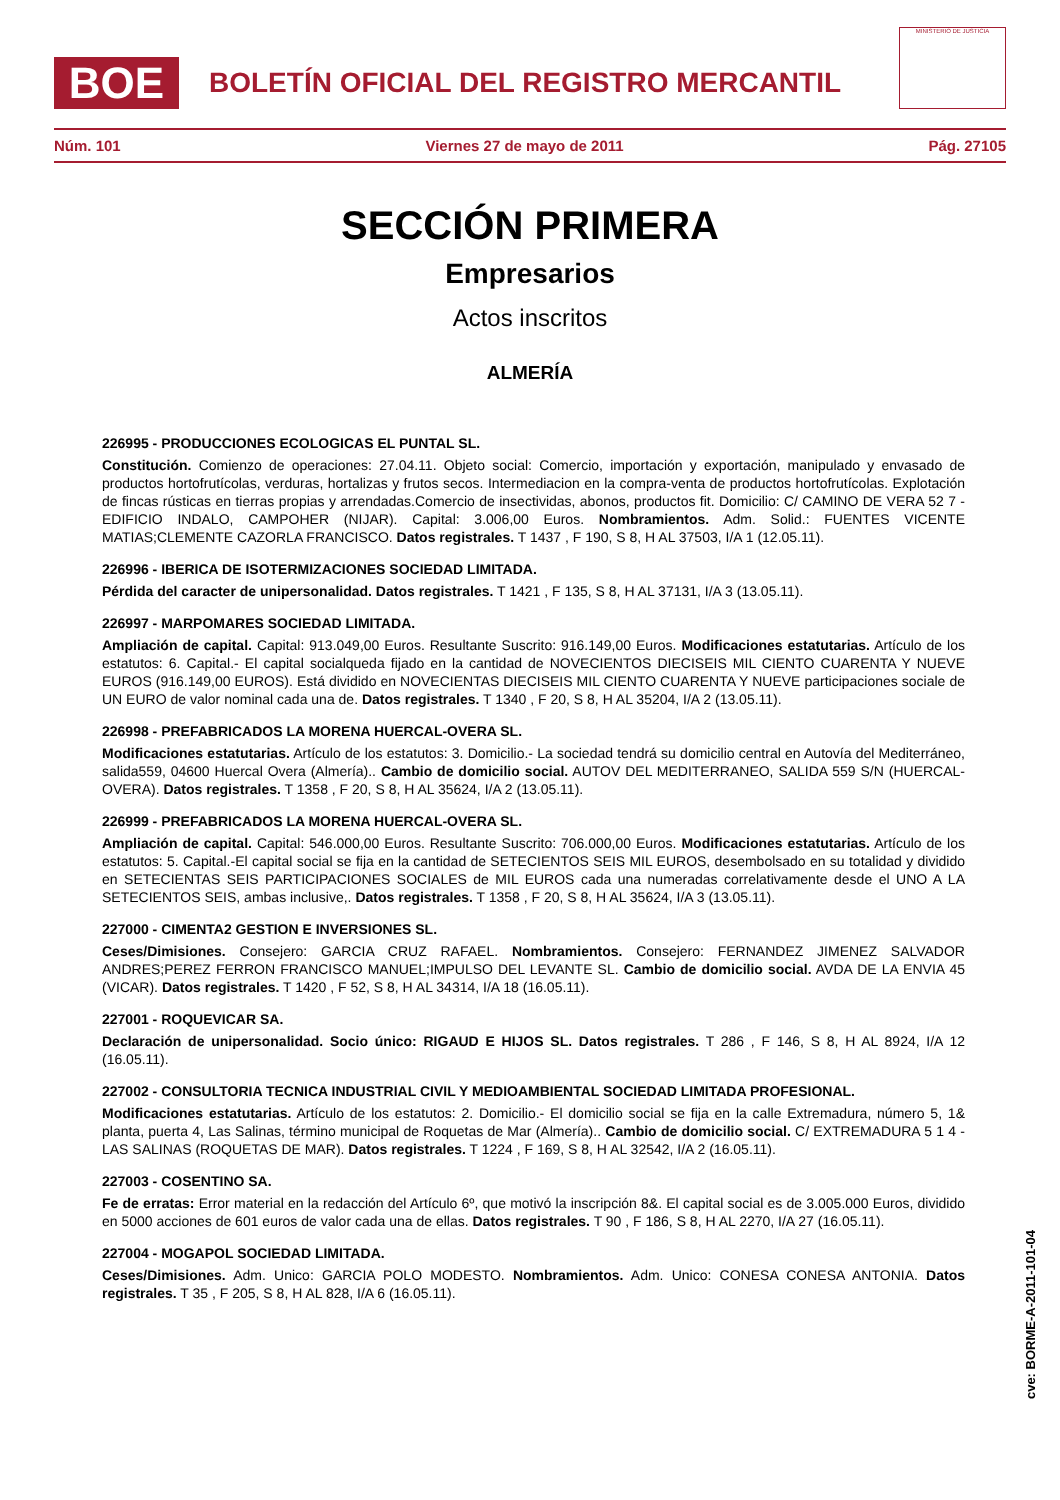BOE
BOLETÍN OFICIAL DEL REGISTRO MERCANTIL
MINISTERIO DE JUSTICIA
Núm. 101 Viernes 27 de mayo de 2011 Pág. 27105
SECCIÓN PRIMERA
Empresarios
Actos inscritos
ALMERÍA
226995 - PRODUCCIONES ECOLOGICAS EL PUNTAL SL.
Constitución. Comienzo de operaciones: 27.04.11. Objeto social: Comercio, importación y exportación, manipulado y envasado de productos hortofrutícolas, verduras, hortalizas y frutos secos. Intermediacion en la compra-venta de productos hortofrutícolas. Explotación de fincas rústicas en tierras propias y arrendadas.Comercio de insectividas, abonos, productos fit. Domicilio: C/ CAMINO DE VERA 52 7 - EDIFICIO INDALO, CAMPOHER (NIJAR). Capital: 3.006,00 Euros. Nombramientos. Adm. Solid.: FUENTES VICENTE MATIAS;CLEMENTE CAZORLA FRANCISCO. Datos registrales. T 1437 , F 190, S 8, H AL 37503, I/A 1 (12.05.11).
226996 - IBERICA DE ISOTERMIZACIONES SOCIEDAD LIMITADA.
Pérdida del caracter de unipersonalidad. Datos registrales. T 1421 , F 135, S 8, H AL 37131, I/A 3 (13.05.11).
226997 - MARPOMARES SOCIEDAD LIMITADA.
Ampliación de capital. Capital: 913.049,00 Euros. Resultante Suscrito: 916.149,00 Euros. Modificaciones estatutarias. Artículo de los estatutos: 6. Capital.- El capital socialqueda fijado en la cantidad de NOVECIENTOS DIECISEIS MIL CIENTO CUARENTA Y NUEVE EUROS (916.149,00 EUROS). Está dividido en NOVECIENTAS DIECISEIS MIL CIENTO CUARENTA Y NUEVE participaciones sociale de UN EURO de valor nominal cada una de. Datos registrales. T 1340 , F 20, S 8, H AL 35204, I/A 2 (13.05.11).
226998 - PREFABRICADOS LA MORENA HUERCAL-OVERA SL.
Modificaciones estatutarias. Artículo de los estatutos: 3. Domicilio.- La sociedad tendrá su domicilio central en Autovía del Mediterráneo, salida559, 04600 Huercal Overa (Almería).. Cambio de domicilio social. AUTOV DEL MEDITERRANEO, SALIDA 559 S/N (HUERCAL-OVERA). Datos registrales. T 1358 , F 20, S 8, H AL 35624, I/A 2 (13.05.11).
226999 - PREFABRICADOS LA MORENA HUERCAL-OVERA SL.
Ampliación de capital. Capital: 546.000,00 Euros. Resultante Suscrito: 706.000,00 Euros. Modificaciones estatutarias. Artículo de los estatutos: 5. Capital.-El capital social se fija en la cantidad de SETECIENTOS SEIS MIL EUROS, desembolsado en su totalidad y dividido en SETECIENTAS SEIS PARTICIPACIONES SOCIALES de MIL EUROS cada una numeradas correlativamente desde el UNO A LA SETECIENTOS SEIS, ambas inclusive,. Datos registrales. T 1358 , F 20, S 8, H AL 35624, I/A 3 (13.05.11).
227000 - CIMENTA2 GESTION E INVERSIONES SL.
Ceses/Dimisiones. Consejero: GARCIA CRUZ RAFAEL. Nombramientos. Consejero: FERNANDEZ JIMENEZ SALVADOR ANDRES;PEREZ FERRON FRANCISCO MANUEL;IMPULSO DEL LEVANTE SL. Cambio de domicilio social. AVDA DE LA ENVIA 45 (VICAR). Datos registrales. T 1420 , F 52, S 8, H AL 34314, I/A 18 (16.05.11).
227001 - ROQUEVICAR SA.
Declaración de unipersonalidad. Socio único: RIGAUD E HIJOS SL. Datos registrales. T 286 , F 146, S 8, H AL 8924, I/A 12 (16.05.11).
227002 - CONSULTORIA TECNICA INDUSTRIAL CIVIL Y MEDIOAMBIENTAL SOCIEDAD LIMITADA PROFESIONAL.
Modificaciones estatutarias. Artículo de los estatutos: 2. Domicilio.- El domicilio social se fija en la calle Extremadura, número 5, 1& planta, puerta 4, Las Salinas, término municipal de Roquetas de Mar (Almería).. Cambio de domicilio social. C/ EXTREMADURA 5 1 4 - LAS SALINAS (ROQUETAS DE MAR). Datos registrales. T 1224 , F 169, S 8, H AL 32542, I/A 2 (16.05.11).
227003 - COSENTINO SA.
Fe de erratas: Error material en la redacción del Artículo 6º, que motivó la inscripción 8&. El capital social es de 3.005.000 Euros, dividido en 5000 acciones de 601 euros de valor cada una de ellas. Datos registrales. T 90 , F 186, S 8, H AL 2270, I/A 27 (16.05.11).
227004 - MOGAPOL SOCIEDAD LIMITADA.
Ceses/Dimisiones. Adm. Unico: GARCIA POLO MODESTO. Nombramientos. Adm. Unico: CONESA CONESA ANTONIA. Datos registrales. T 35 , F 205, S 8, H AL 828, I/A 6 (16.05.11).
cve: BORME-A-2011-101-04